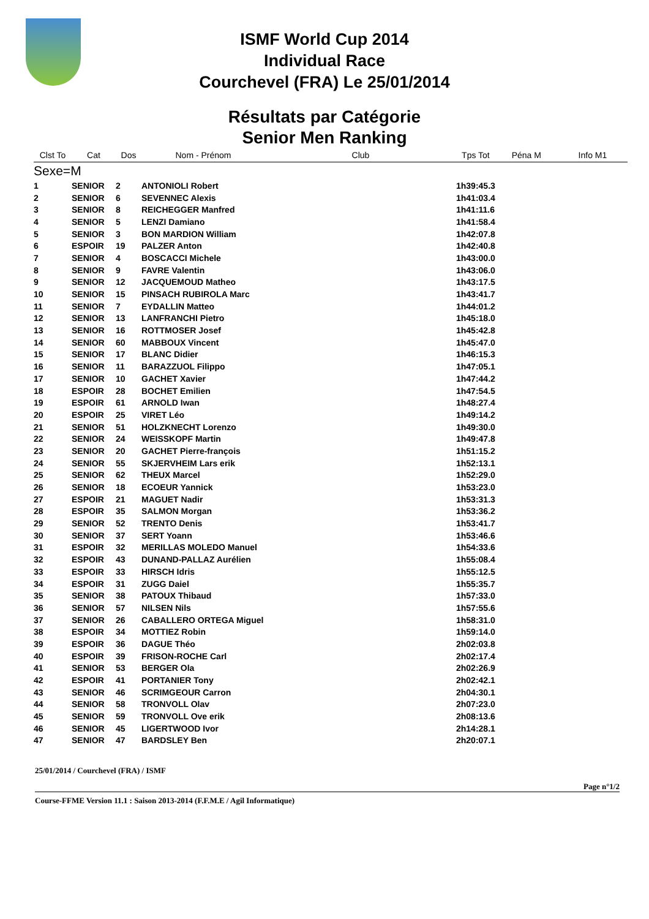ISMF World Cup 2014
Individual Race
Courchevel (FRA) Le 25/01/2014
Résultats par Catégorie
Senior Men Ranking
| Clst To | Cat | Dos | Nom - Prénom | Club | Tps Tot | Péna M | Info M1 |
| --- | --- | --- | --- | --- | --- | --- | --- |
| Sexe=M | | | | | | | |
| 1 | SENIOR | 2 | ANTONIOLI Robert | | 1h39:45.3 | | |
| 2 | SENIOR | 6 | SEVENNEC Alexis | | 1h41:03.4 | | |
| 3 | SENIOR | 8 | REICHEGGER Manfred | | 1h41:11.6 | | |
| 4 | SENIOR | 5 | LENZI Damiano | | 1h41:58.4 | | |
| 5 | SENIOR | 3 | BON MARDION William | | 1h42:07.8 | | |
| 6 | ESPOIR | 19 | PALZER Anton | | 1h42:40.8 | | |
| 7 | SENIOR | 4 | BOSCACCI Michele | | 1h43:00.0 | | |
| 8 | SENIOR | 9 | FAVRE Valentin | | 1h43:06.0 | | |
| 9 | SENIOR | 12 | JACQUEMOUD Matheo | | 1h43:17.5 | | |
| 10 | SENIOR | 15 | PINSACH RUBIROLA Marc | | 1h43:41.7 | | |
| 11 | SENIOR | 7 | EYDALLIN Matteo | | 1h44:01.2 | | |
| 12 | SENIOR | 13 | LANFRANCHI Pietro | | 1h45:18.0 | | |
| 13 | SENIOR | 16 | ROTTMOSER Josef | | 1h45:42.8 | | |
| 14 | SENIOR | 60 | MABBOUX Vincent | | 1h45:47.0 | | |
| 15 | SENIOR | 17 | BLANC Didier | | 1h46:15.3 | | |
| 16 | SENIOR | 11 | BARAZZUOL Filippo | | 1h47:05.1 | | |
| 17 | SENIOR | 10 | GACHET Xavier | | 1h47:44.2 | | |
| 18 | ESPOIR | 28 | BOCHET Emilien | | 1h47:54.5 | | |
| 19 | ESPOIR | 61 | ARNOLD Iwan | | 1h48:27.4 | | |
| 20 | ESPOIR | 25 | VIRET Léo | | 1h49:14.2 | | |
| 21 | SENIOR | 51 | HOLZKNECHT Lorenzo | | 1h49:30.0 | | |
| 22 | SENIOR | 24 | WEISSKOPF Martin | | 1h49:47.8 | | |
| 23 | SENIOR | 20 | GACHET Pierre-françois | | 1h51:15.2 | | |
| 24 | SENIOR | 55 | SKJERVHEIM Lars erik | | 1h52:13.1 | | |
| 25 | SENIOR | 62 | THEUX Marcel | | 1h52:29.0 | | |
| 26 | SENIOR | 18 | ECOEUR Yannick | | 1h53:23.0 | | |
| 27 | ESPOIR | 21 | MAGUET Nadir | | 1h53:31.3 | | |
| 28 | ESPOIR | 35 | SALMON Morgan | | 1h53:36.2 | | |
| 29 | SENIOR | 52 | TRENTO Denis | | 1h53:41.7 | | |
| 30 | SENIOR | 37 | SERT Yoann | | 1h53:46.6 | | |
| 31 | ESPOIR | 32 | MERILLAS MOLEDO Manuel | | 1h54:33.6 | | |
| 32 | ESPOIR | 43 | DUNAND-PALLAZ Aurélien | | 1h55:08.4 | | |
| 33 | ESPOIR | 33 | HIRSCH Idris | | 1h55:12.5 | | |
| 34 | ESPOIR | 31 | ZUGG Daiel | | 1h55:35.7 | | |
| 35 | SENIOR | 38 | PATOUX Thibaud | | 1h57:33.0 | | |
| 36 | SENIOR | 57 | NILSEN Nils | | 1h57:55.6 | | |
| 37 | SENIOR | 26 | CABALLERO ORTEGA Miguel | | 1h58:31.0 | | |
| 38 | ESPOIR | 34 | MOTTIEZ Robin | | 1h59:14.0 | | |
| 39 | ESPOIR | 36 | DAGUE Théo | | 2h02:03.8 | | |
| 40 | ESPOIR | 39 | FRISON-ROCHE Carl | | 2h02:17.4 | | |
| 41 | SENIOR | 53 | BERGER Ola | | 2h02:26.9 | | |
| 42 | ESPOIR | 41 | PORTANIER Tony | | 2h02:42.1 | | |
| 43 | SENIOR | 46 | SCRIMGEOUR Carron | | 2h04:30.1 | | |
| 44 | SENIOR | 58 | TRONVOLL Olav | | 2h07:23.0 | | |
| 45 | SENIOR | 59 | TRONVOLL Ove erik | | 2h08:13.6 | | |
| 46 | SENIOR | 45 | LIGERTWOOD Ivor | | 2h14:28.1 | | |
| 47 | SENIOR | 47 | BARDSLEY Ben | | 2h20:07.1 | | |
25/01/2014 / Courchevel (FRA) / ISMF
Page n°1/2
Course-FFME Version 11.1 : Saison 2013-2014 (F.F.M.E / Agil Informatique)